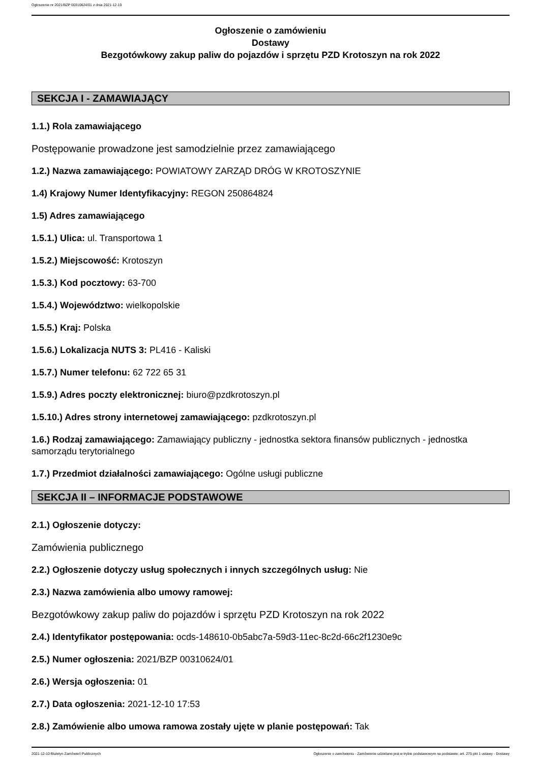Ogłoszenie nr 2021/BZP 00310624/01 z dnia 2021-12-10
Ogłoszenie o zamówieniu
Dostawy
Bezgotówkowy zakup paliw do pojazdów i sprzętu PZD Krotoszyn na rok 2022
SEKCJA I - ZAMAWIAJĄCY
1.1.) Rola zamawiającego
Postępowanie prowadzone jest samodzielnie przez zamawiającego
1.2.) Nazwa zamawiającego: POWIATOWY ZARZĄD DRÓG W KROTOSZYNIE
1.4) Krajowy Numer Identyfikacyjny: REGON 250864824
1.5) Adres zamawiającego
1.5.1.) Ulica: ul. Transportowa 1
1.5.2.) Miejscowość: Krotoszyn
1.5.3.) Kod pocztowy: 63-700
1.5.4.) Województwo: wielkopolskie
1.5.5.) Kraj: Polska
1.5.6.) Lokalizacja NUTS 3: PL416 - Kaliski
1.5.7.) Numer telefonu: 62 722 65 31
1.5.9.) Adres poczty elektronicznej: biuro@pzdkrotoszyn.pl
1.5.10.) Adres strony internetowej zamawiającego: pzdkrotoszyn.pl
1.6.) Rodzaj zamawiającego: Zamawiający publiczny - jednostka sektora finansów publicznych - jednostka samorządu terytorialnego
1.7.) Przedmiot działalności zamawiającego: Ogólne usługi publiczne
SEKCJA II – INFORMACJE PODSTAWOWE
2.1.) Ogłoszenie dotyczy:
Zamówienia publicznego
2.2.) Ogłoszenie dotyczy usług społecznych i innych szczególnych usług: Nie
2.3.) Nazwa zamówienia albo umowy ramowej:
Bezgotówkowy zakup paliw do pojazdów i sprzętu PZD Krotoszyn na rok 2022
2.4.) Identyfikator postępowania: ocds-148610-0b5abc7a-59d3-11ec-8c2d-66c2f1230e9c
2.5.) Numer ogłoszenia: 2021/BZP 00310624/01
2.6.) Wersja ogłoszenia: 01
2.7.) Data ogłoszenia: 2021-12-10 17:53
2.8.) Zamówienie albo umowa ramowa zostały ujęte w planie postępowań: Tak
2021-12-10 Biuletyn Zamówień Publicznych Ogłoszenie o zamówieniu - Zamówienie udzielane jest w trybie podstawowym na podstawie: art. 275 pkt 1 ustawy - Dostawy